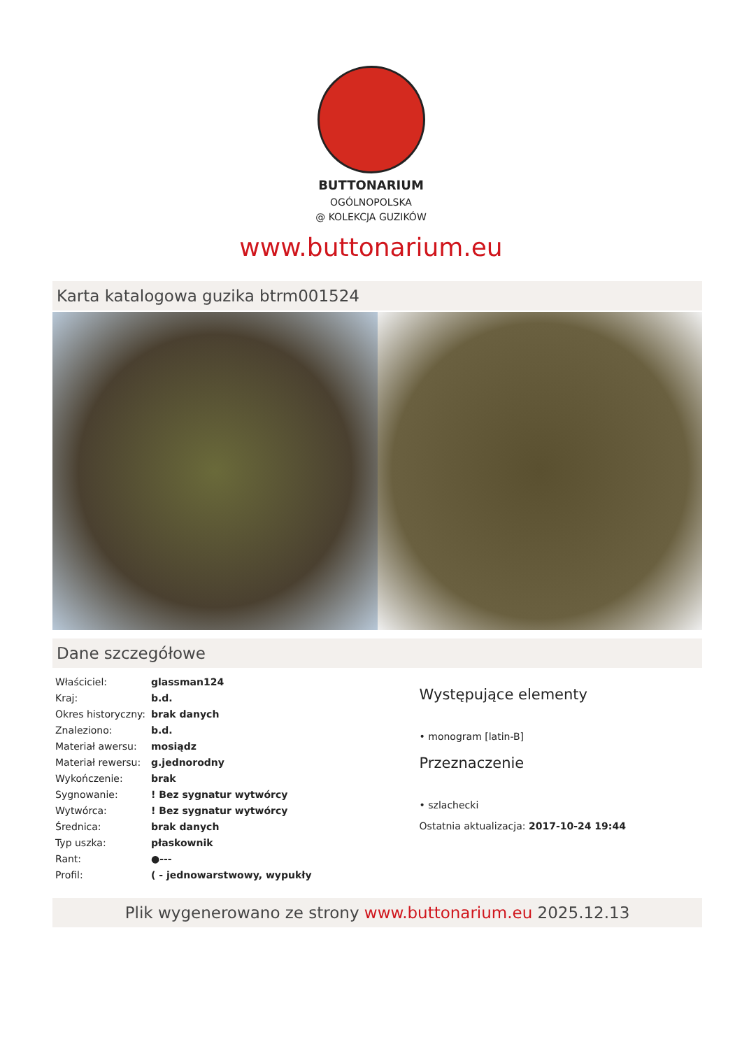BUTTONARIUM
OGÓLNOPOLSKA
@ KOLEKCJA GUZIKÓW
www.buttonarium.eu
Karta katalogowa guzika btrm001524
Dane szczegółowe
| Właściciel: | glassman124 |
| Kraj: | b.d. |
| Okres historyczny: | brak danych |
| Znaleziono: | b.d. |
| Materiał awersu: | mosiądz |
| Materiał rewersu: | g.jednorodny |
| Wykończenie: | brak |
| Sygnowanie: | ! Bez sygnatur wytwórcy |
| Wytwórca: | ! Bez sygnatur wytwórcy |
| Średnica: | brak danych |
| Typ uszka: | płaskownik |
| Rant: | ●--- |
| Profil: | ( - jednowarstwowy, wypukły |
Występujące elementy
• monogram [latin-B]
Przeznaczenie
• szlachecki
Ostatnia aktualizacja: 2017-10-24 19:44
Plik wygenerowano ze strony www.buttonarium.eu 2025.12.13